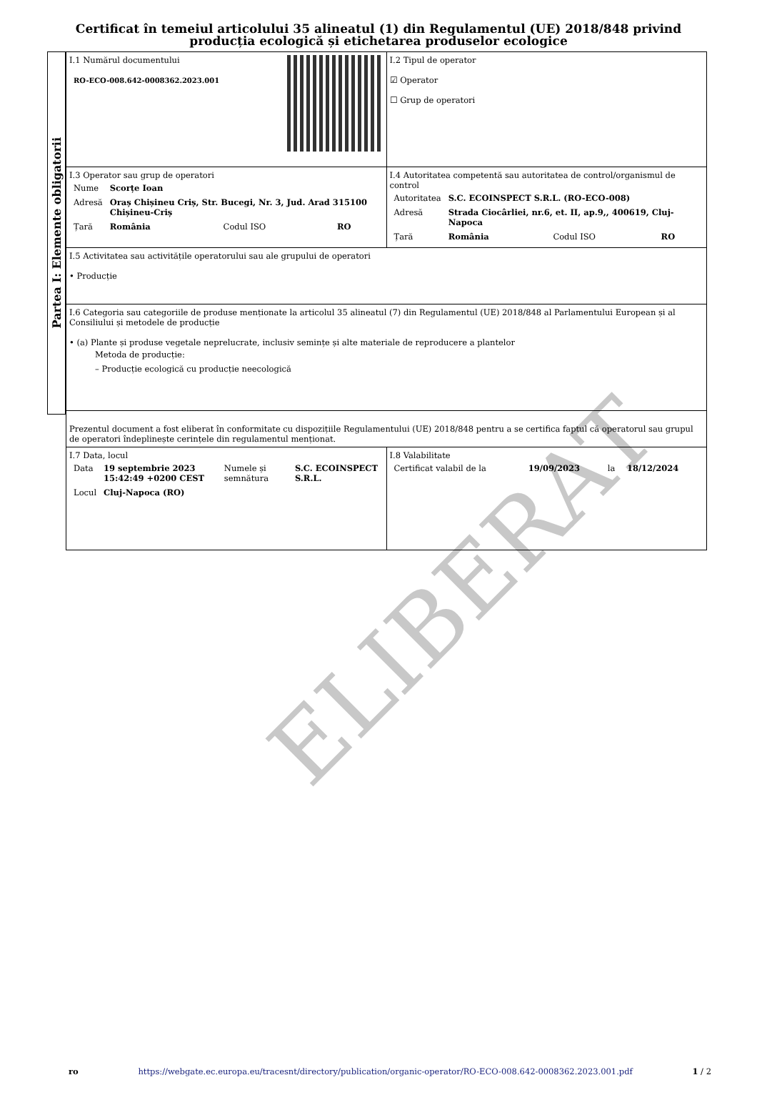Certificat în temeiul articolului 35 alineatul (1) din Regulamentul (UE) 2018/848 privind producția ecologică și etichetarea produselor ecologice
Partea I: Elemente obligatorii
| I.1 Numărul documentului RO-ECO-008.642-0008362.2023.001 | I.2 Tipul de operator ☑ Operator ☐ Grup de operatori |
| I.3 Operator sau grup de operatori / Nume / Scorțe Ioan / / / / Adresă / Oraș Chișineu Criș, Str. Bucegi, Nr. 3, Jud. Arad 315100 Chișineu-Criș / / / / Țară / România / Codul ISO / RO / | I.4 Autoritatea competentă sau autoritatea de control/organismul de control / Autoritatea / S.C. ECOINSPECT S.R.L. (RO-ECO-008) / / / / Adresă / Strada Ciocârliei, nr.6, et. II, ap.9,, 400619, Cluj-Napoca / / / / Țară / România / Codul ISO / RO / |
| I.5 Activitatea sau activitățile operatorului sau ale grupului de operatori • Producție | |
| I.6 Categoria sau categoriile de produse menționate la articolul 35 alineatul (7) din Regulamentul (UE) 2018/848 al Parlamentului European și al Consiliului și metodele de producție • (a) Plante și produse vegetale neprelucrate, inclusiv semințe și alte materiale de reproducere a plantelor Metoda de producție: – Producție ecologică cu producție neecologică | |
| Prezentul document a fost eliberat în conformitate cu dispozițiile Regulamentului (UE) 2018/848 pentru a se certifica faptul că operatorul sau grupul de operatori îndeplinește cerințele din regulamentul menționat. | |
| I.7 Data, locul / Data / 19 septembrie 2023 15:42:49 +0200 CEST / Numele și semnătura / S.C. ECOINSPECT S.R.L. / / Locul / Cluj-Napoca (RO) / / / | I.8 Valabilitate / Certificat valabil de la / 19/09/2023 / la / 18/12/2024 / |
ELIBERAT
ro https://webgate.ec.europa.eu/tracesnt/directory/publication/organic-operator/RO-ECO-008.642-0008362.2023.001.pdf 1 / 2